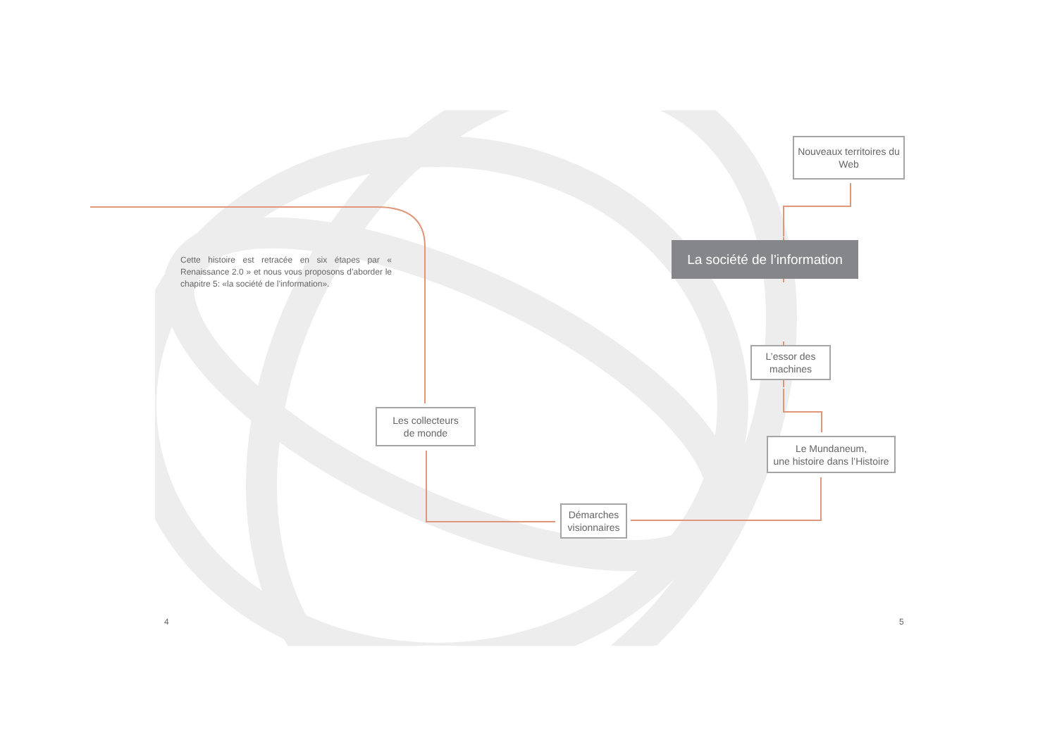Cette histoire est retracée en six étapes par « Renaissance 2.0 » et nous vous proposons d’aborder le chapitre 5: «la société de l’information».
Nouveaux territoires du Web
La société de l’information
L’essor des machines
Le Mundaneum,
une histoire dans l’Histoire
Les collecteurs
de monde
Démarches visionnaires
4 5